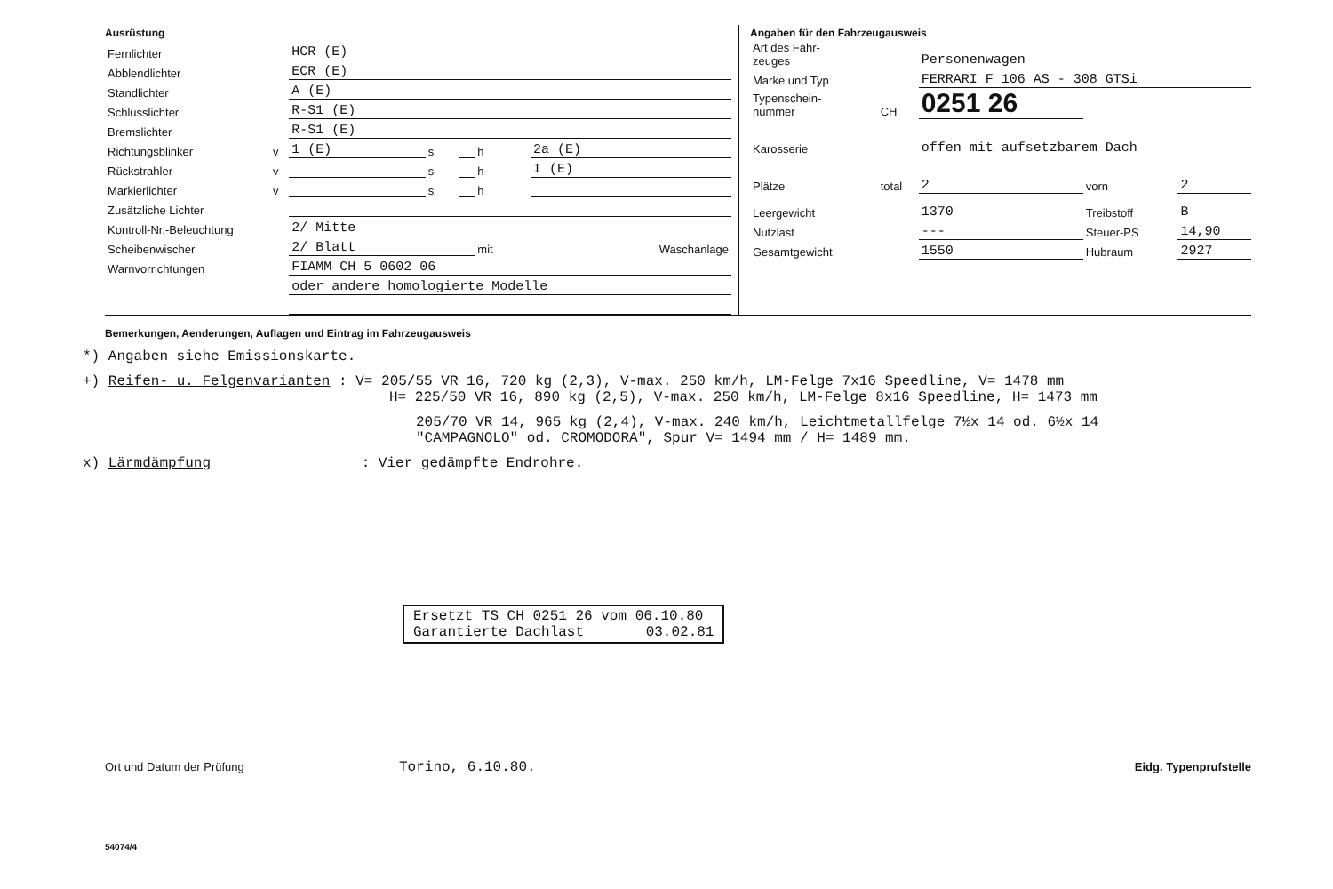Ausrüstung
| Fernlichter | | HCR (E) | | | | |
| Abblendlichter | | ECR (E) | | | | |
| Standlichter | | A (E) | | | | |
| Schlusslichter | | R-S1 (E) | | | | |
| Bremslichter | | R-S1 (E) | | | | |
| Richtungsblinker | v | 1 (E) | s | | h | 2a (E) |
| Rückstrahler | v | | s | | h | I (E) |
| Markierlichter | v | | s | | h | |
| Zusätzliche Lichter | | | | | | |
| Kontroll-Nr.-Beleuchtung | | 2/ Mitte | | | | |
| Scheibenwischer | | 2/ Blatt | | | mit | Waschanlage |
| Warnvorrichtungen | | FIAMM CH 5 0602 06 | | | | |
| | | oder andere homologierte Modelle | | | | |
Angaben für den Fahrzeugausweis
| Art des Fahr- zeuges | | Personenwagen | | |
| Marke und Typ | | FERRARI F 106 AS - 308 GTSi | | |
| Typenschein- nummer | CH | 0251 26 | | |
| Karosserie | | offen mit aufsetzbarem Dach | | |
| Plätze | total | 2 | vorn | 2 |
| Leergewicht | | 1370 | Treibstoff | B |
| Nutzlast | | --- | Steuer-PS | 14,90 |
| Gesamtgewicht | | 1550 | Hubraum | 2927 |
Bemerkungen, Aenderungen, Auflagen und Eintrag im Fahrzeugausweis
*) Angaben siehe Emissionskarte.
+) Reifen- u. Felgenvarianten : V= 205/55 VR 16, 720 kg (2,3), V-max. 250 km/h, LM-Felge 7x16 Speedline, V= 1478 mm
H= 225/50 VR 16, 890 kg (2,5), V-max. 250 km/h, LM-Felge 8x16 Speedline, H= 1473 mm
205/70 VR 14, 965 kg (2,4), V-max. 240 km/h, Leichtmetallfelge 7½x 14 od. 6½x 14
"CAMPAGNOLO" od. CROMODORA", Spur V= 1494 mm / H= 1489 mm.
x) Lärmdämpfung : Vier gedämpfte Endrohre.
Ersetzt TS CH 0251 26 vom 06.10.80
Garantierte Dachlast 03.02.81
Ort und Datum der Prüfung Torino, 6.10.80. Eidg. Typenprufstelle
54074/4